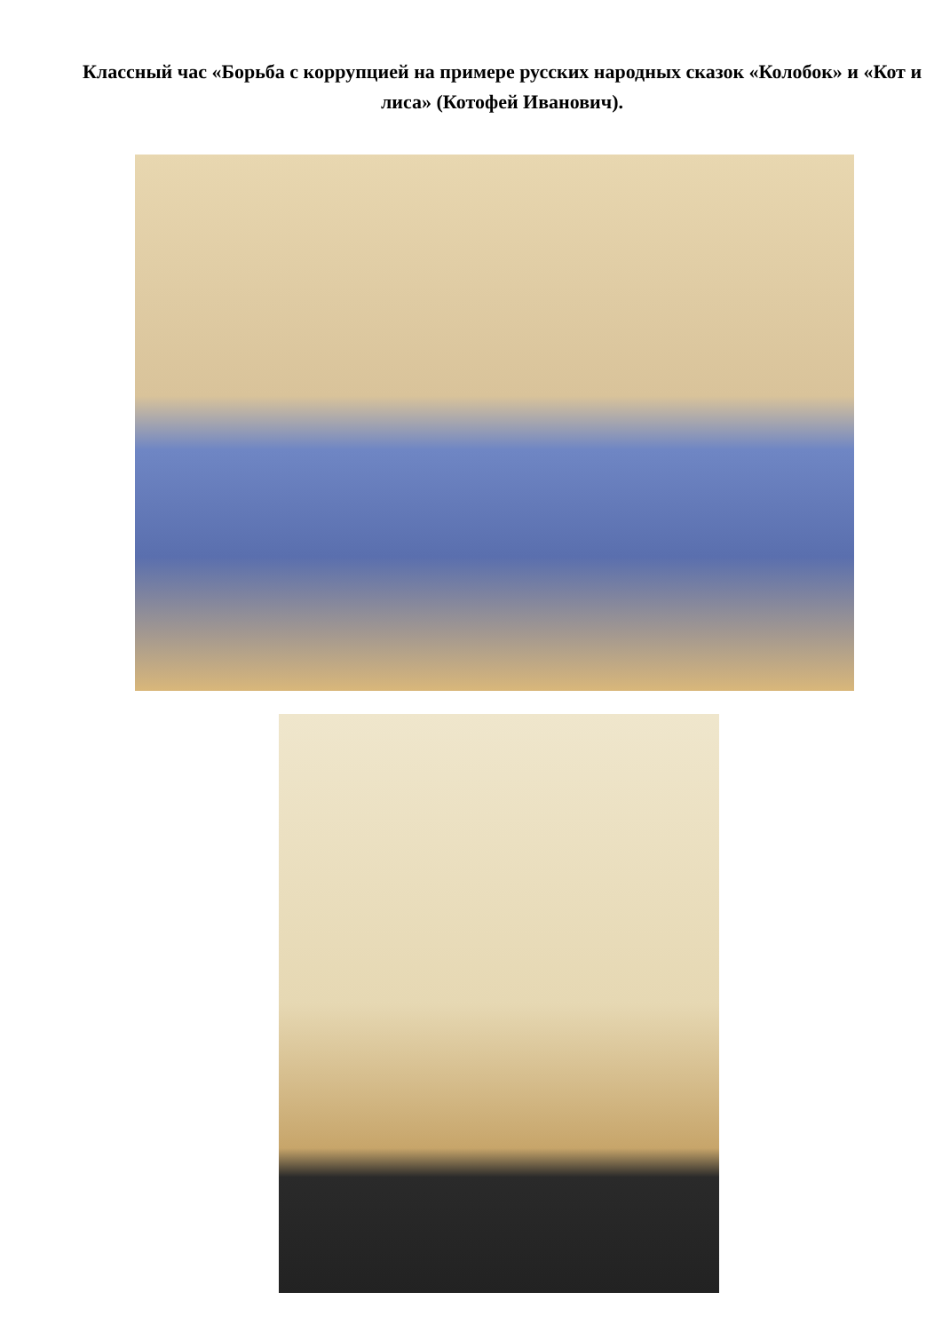Классный час «Борьба с коррупцией на примере русских народных сказок «Колобок» и «Кот и лиса» (Котофей Иванович).